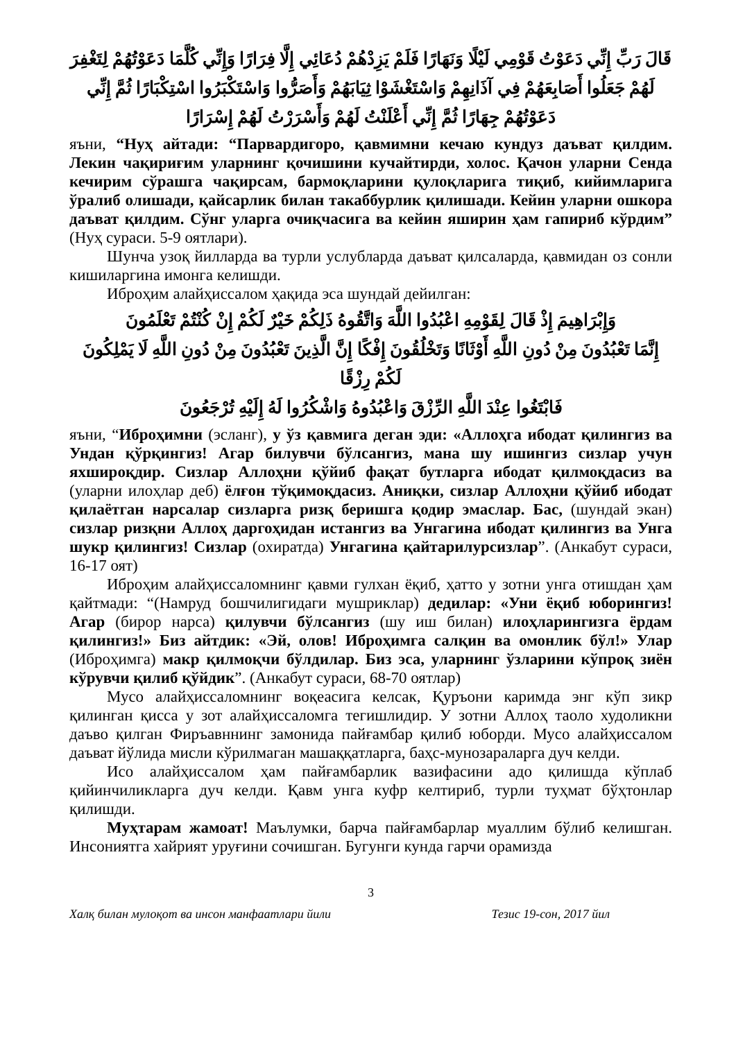قَالَ رَبِّ إِنِّي دَعَوْتُ قَوْمِي لَيْلًا وَنَهَارًا فَلَمْ يَزِدْهُمْ دُعَائِي إِلَّا فِرَارًا وَإِنِّي كُلَّمَا دَعَوْتُهُمْ لِتَغْفِرَ لَهُمْ جَعَلُوا أَصَابِعَهُمْ فِي آذَانِهِمْ وَاسْتَغْشَوْا ثِيَابَهُمْ وَأَصَرُّوا وَاسْتَكْبَرُوا اسْتِكْبَارًا ثُمَّ إِنِّي دَعَوْتُهُمْ جِهَارًا ثُمَّ إِنِّي أَعْلَنْتُ لَهُمْ وَأَسْرَرْتُ لَهُمْ إِسْرَارًا
яъни, “Нуҳ айтади: “Парвардигоро, қавмимни кечаю кундуз даъват қилдим. Лекин чақириғим уларнинг қочишини кучайтирди, холос. Қачон уларни Сенда кечирим сўрашга чақирсам, бармоқларини қулоқларига тиқиб, кийимларига ўралиб олишади, қайсарлик билан такаббурлик қилишади. Кейин уларни ошкора даъват қилдим. Сўнг уларга очиқчасига ва кейин яширин ҳам гапириб кўрдим” (Нуҳ сураси. 5-9 оятлари).
Шунча узоқ йилларда ва турли услубларда даъват қилсаларда, қавмидан оз сонли кишиларгина имонга келишди.
Иброҳим алайҳиссалом ҳақида эса шундай дейилган:
وَإِبْرَاهِيمَ إِذْ قَالَ لِقَوْمِهِ اعْبُدُوا اللَّهَ وَاتَّقُوهُ ذَلِكُمْ خَيْرٌ لَكُمْ إِنْ كُنْتُمْ تَعْلَمُونَ
إِنَّمَا تَعْبُدُونَ مِنْ دُونِ اللَّهِ أَوْثَانًا وَتَخْلُقُونَ إِفْكًا إِنَّ الَّذِينَ تَعْبُدُونَ مِنْ دُونِ اللَّهِ لَا يَمْلِكُونَ لَكُمْ رِزْقًا
فَابْتَغُوا عِنْدَ اللَّهِ الرِّزْقَ وَاعْبُدُوهُ وَاشْكُرُوا لَهُ إِلَيْهِ تُرْجَعُونَ
яъни, “Иброҳимни (эсланг), у ўз қавмига деган эди: «Аллоҳга ибодат қилингиз ва Ундан қўрқингиз! Агар билувчи бўлсангиз, мана шу ишингиз сизлар учун яхшироқдир. Сизлар Аллоҳни қўйиб фақат бутларга ибодат қилмоқдасиз ва (уларни илоҳлар деб) ёлғон тўқимоқдасиз. Аниқки, сизлар Аллоҳни қўйиб ибодат қилаётган нарсалар сизларга ризқ беришга қодир эмаслар. Бас, (шундай экан) сизлар ризқни Аллоҳ даргоҳидан истангиз ва Унгагина ибодат қилингиз ва Унга шукр қилингиз! Сизлар (охиратда) Унгагина қайтарилурсизлар”. (Анкабут сураси, 16-17 оят)
Иброҳим алайҳиссаломнинг қавми гулхан ёқиб, ҳатто у зотни унга отишдан ҳам қайтмади: “(Намруд бошчилигидаги мушриклар) дедилар: «Уни ёқиб юборингиз! Агар (бирор нарса) қилувчи бўлсангиз (шу иш билан) илоҳларингизга ёрдам қилингиз!» Биз айтдик: «Эй, олов! Иброҳимга салқин ва омонлик бўл!» Улар (Иброҳимга) макр қилмоқчи бўлдилар. Биз эса, уларнинг ўзларини кўпроқ зиён кўрувчи қилиб қўйдик”. (Анкабут сураси, 68-70 оятлар)
Мусо алайҳиссаломнинг воқеасига келсак, Қуръони каримда энг кўп зикр қилинган қисса у зот алайҳиссаломга тегишлидир. У зотни Аллоҳ таоло худоликни даъво қилган Фиръавннинг замонида пайғамбар қилиб юборди. Мусо алайҳиссалом даъват йўлида мисли кўрилмаган машаққатларга, баҳс-мунозараларга дуч келди.
Исо алайҳиссалом ҳам пайғамбарлик вазифасини адо қилишда кўплаб қийинчиликларга дуч келди. Қавм унга куфр келтириб, турли туҳмат бўҳтонлар қилишди.
Муҳтарам жамоат! Маълумки, барча пайғамбарлар муаллим бўлиб келишган. Инсониятга хайрият уруғини сочишган. Бугунги кунда гарчи орамизда
3
Халқ билан мулоқот ва инсон манфаатлари йили Тезис 19-сон, 2017 йил